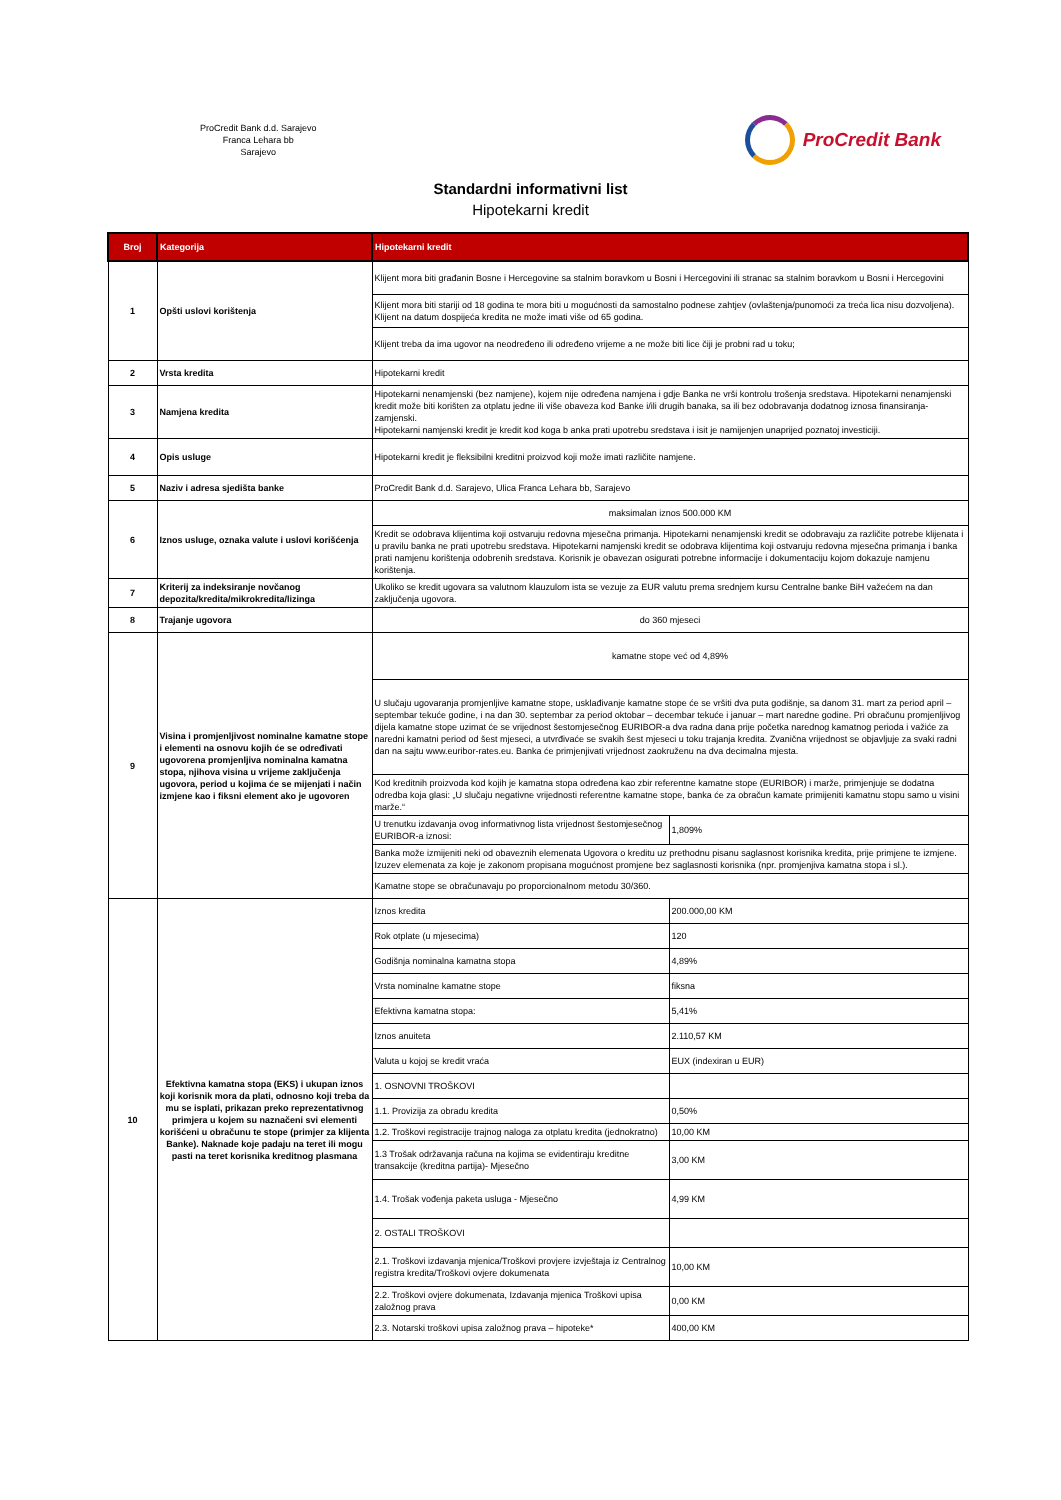ProCredit Bank d.d. Sarajevo
Franca Lehara bb
Sarajevo
ProCredit Bank
Standardni informativni list
Hipotekarni kredit
| Broj | Kategorija | Hipotekarni kredit | |
| --- | --- | --- | --- |
| 1 | Opšti uslovi korištenja | Klijent mora biti građanin Bosne i Hercegovine sa stalnim boravkom u Bosni i Hercegovini ili stranac sa stalnim boravkom u Bosni i Hercegovini | |
| | | Klijent mora biti stariji od 18 godina te mora biti u mogućnosti da samostalno podnese zahtjev (ovlaštenja/punomoći za treća lica nisu dozvoljena). Klijent na datum dospijeća kredita ne može imati više od 65 godina. | |
| | | Klijent treba da ima ugovor na neodređeno ili određeno vrijeme a ne može biti lice čiji je probni rad u toku; | |
| 2 | Vrsta kredita | Hipotekarni kredit | |
| 3 | Namjena kredita | Hipotekarni nenamjenski (bez namjene), kojem nije određena namjena i gdje Banka ne vrši kontrolu trošenja sredstava. Hipotekarni nenamjenski kredit može biti korišten za otplatu jedne ili više obaveza kod Banke i/ili drugih banaka, sa ili bez odobravanja dodatnog iznosa finansiranja-zamjenski. Hipotekarni namjenski kredit je kredit kod koga b anka prati upotrebu sredstava i isit je namijenjen unaprijed poznatoj investiciji. | |
| 4 | Opis usluge | Hipotekarni kredit je fleksibilni kreditni proizvod koji može imati različite namjene. | |
| 5 | Naziv i adresa sjedišta banke | ProCredit Bank d.d. Sarajevo, Ulica Franca Lehara bb, Sarajevo | |
| 6 | Iznos usluge, oznaka valute i uslovi korišćenja | maksimalan iznos 500.000 KM | |
| | | Kredit se odobrava klijentima koji ostvaruju redovna mjesečna primanja. Hipotekarni nenamjenski kredit se odobravaju za različite potrebe klijenata i u pravilu banka ne prati upotrebu sredstava. Hipotekarni namjenski kredit se odobrava klijentima koji ostvaruju redovna mjesečna primanja i banka prati namjenu korištenja odobrenih sredstava. Korisnik je obavezan osigurati potrebne informacije i dokumentaciju kojom dokazuje namjenu korištenja. | |
| 7 | Kriterij za indeksiranje novčanog depozita/kredita/mikrokredita/lizinga | Ukoliko se kredit ugovara sa valutnom klauzulom ista se vezuje za EUR valutu prema srednjem kursu Centralne banke BiH važećem na dan zaključenja ugovora. | |
| 8 | Trajanje ugovora | do 360 mjeseci | |
| 9 | Visina i promjenljivost nominalne kamatne stope i elementi na osnovu kojih će se određivati ugovorena promjenljiva nominalna kamatna stopa, njihova visina u vrijeme zaključenja ugovora, period u kojima će se mijenjati i način izmjene kao i fiksni element ako je ugovoren | kamatne stope već od 4,89% | |
| | | U slučaju ugovaranja promjenljive kamatne stope, usklađivanje kamatne stope će se vršiti dva puta godišnje, sa danom 31. mart za period april – septembar tekuće godine, i na dan 30. septembar za period oktobar – decembar tekuće i januar – mart naredne godine. Pri obračunu promjenljivog dijela kamatne stope uzimat će se vrijednost šestomjesečnog EURIBOR-a dva radna dana prije početka narednog kamatnog perioda i važiće za naredni kamatni period od šest mjeseci, a utvrđivaće se svakih šest mjeseci u toku trajanja kredita. Zvanična vrijednost se objavljuje za svaki radni dan na sajtu www.euribor-rates.eu. Banka će primjenjivati vrijednost zaokruženu na dva decimalna mjesta. | |
| | | Kod kreditnih proizvoda kod kojih je kamatna stopa određena kao zbir referentne kamatne stope (EURIBOR) i marže, primjenjuje se dodatna odredba koja glasi: „U slučaju negativne vrijednosti referentne kamatne stope, banka će za obračun kamate primijeniti kamatnu stopu samo u visini marže.“ | |
| | | U trenutku izdavanja ovog informativnog lista vrijednost šestomjesečnog EURIBOR-a iznosi: | 1,809% |
| | | Banka može izmijeniti neki od obaveznih elemenata Ugovora o kreditu uz prethodnu pisanu saglasnost korisnika kredita, prije primjene te izmjene. Izuzev elemenata za koje je zakonom propisana mogućnost promjene bez saglasnosti korisnika (npr. promjenjiva kamatna stopa i sl.). | |
| | | Kamatne stope se obračunavaju po proporcionalnom metodu 30/360. | |
| 10 | Efektivna kamatna stopa (EKS) i ukupan iznos koji korisnik mora da plati, odnosno koji treba da mu se isplati, prikazan preko reprezentativnog primjera u kojem su naznačeni svi elementi korišćeni u obračunu te stope (primjer za klijenta Banke). Naknade koje padaju na teret ili mogu pasti na teret korisnika kreditnog plasmana | Iznos kredita | 200.000,00 KM |
| | | Rok otplate (u mjesecima) | 120 |
| | | Godišnja nominalna kamatna stopa | 4,89% |
| | | Vrsta nominalne kamatne stope | fiksna |
| | | Efektivna kamatna stopa: | 5,41% |
| | | Iznos anuiteta | 2.110,57 KM |
| | | Valuta u kojoj se kredit vraća | EUX (indexiran u EUR) |
| | | 1. OSNOVNI TROŠKOVI | |
| | | 1.1. Provizija za obradu kredita | 0,50% |
| | | 1.2. Troškovi registracije trajnog naloga za otplatu kredita (jednokratno) | 10,00 KM |
| | | 1.3 Trošak održavanja računa na kojima se evidentiraju kreditne transakcije (kreditna partija)- Mjesečno | 3,00 KM |
| | | 1.4. Trošak vođenja paketa usluga - Mjesečno | 4,99 KM |
| | | 2. OSTALI TROŠKOVI | |
| | | 2.1. Troškovi izdavanja mjenica/Troškovi provjere izvještaja iz Centralnog registra kredita/Troškovi ovjere dokumenata | 10,00 KM |
| | | 2.2. Troškovi ovjere dokumenata, Izdavanja mjenica Troškovi upisa založnog prava | 0,00 KM |
| | | 2.3. Notarski troškovi upisa založnog prava – hipoteke* | 400,00 KM |